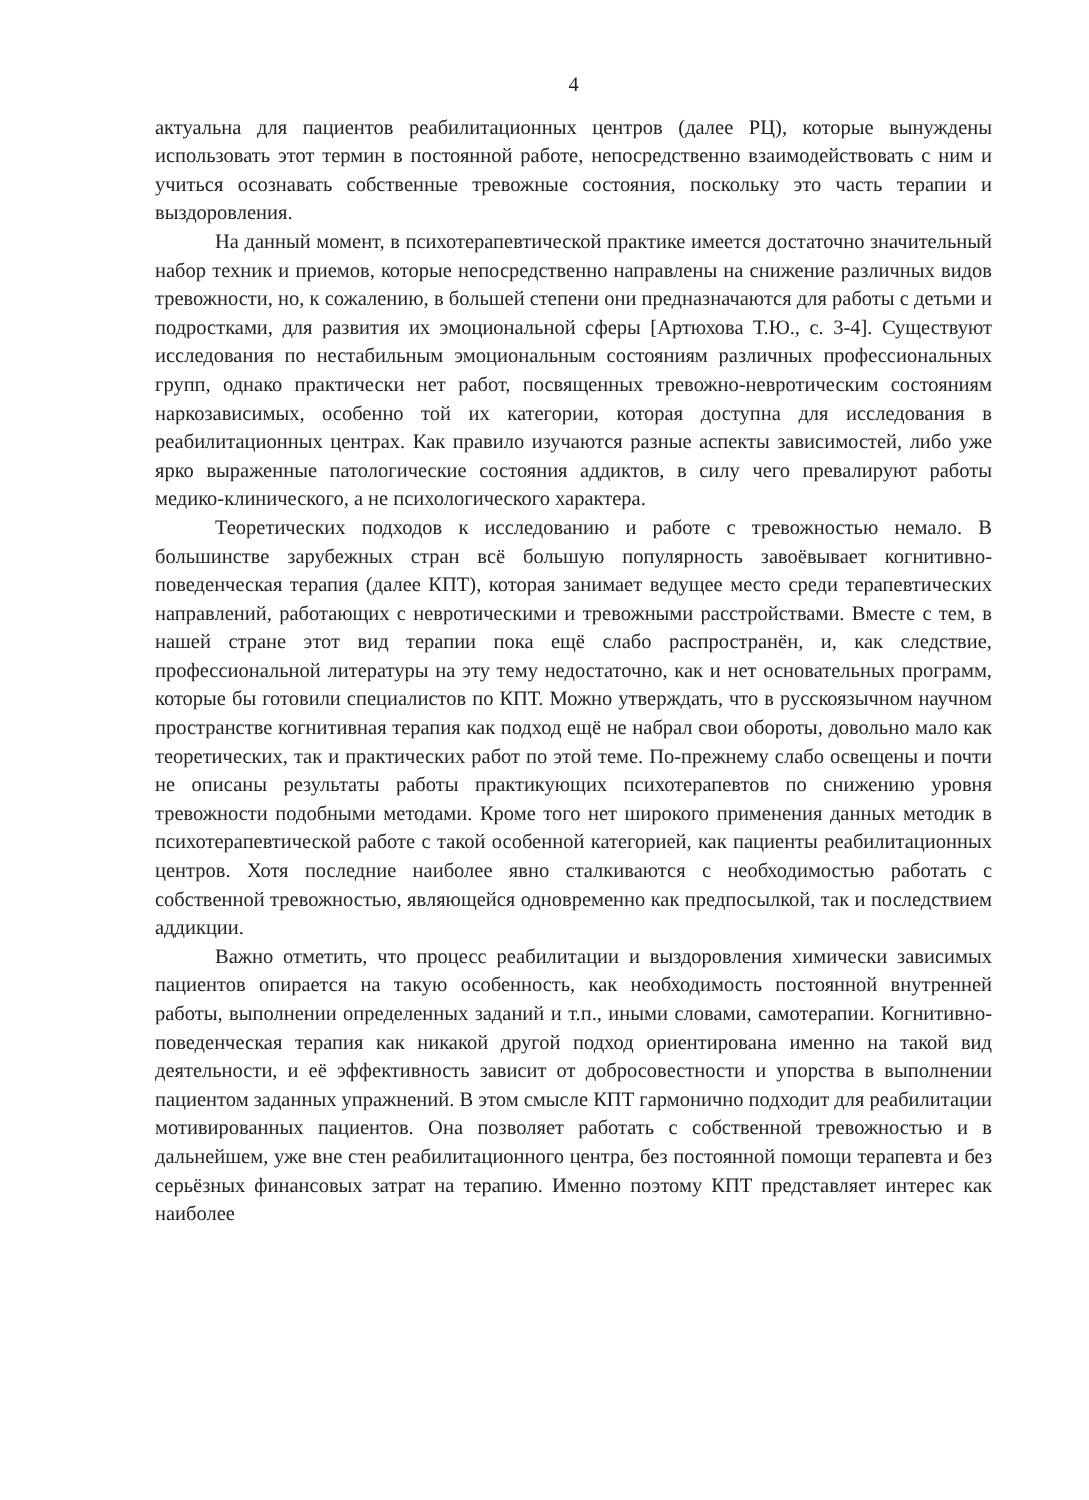4
актуальна для пациентов реабилитационных центров (далее РЦ), которые вынуждены использовать этот термин в постоянной работе, непосредственно взаимодействовать с ним и учиться осознавать собственные тревожные состояния, поскольку это часть терапии и выздоровления.
На данный момент, в психотерапевтической практике имеется достаточно значительный набор техник и приемов, которые непосредственно направлены на снижение различных видов тревожности, но, к сожалению, в большей степени они предназначаются для работы с детьми и подростками, для развития их эмоциональной сферы [Артюхова Т.Ю., с. 3-4]. Существуют исследования по нестабильным эмоциональным состояниям различных профессиональных групп, однако практически нет работ, посвященных тревожно-невротическим состояниям наркозависимых, особенно той их категории, которая доступна для исследования в реабилитационных центрах. Как правило изучаются разные аспекты зависимостей, либо уже ярко выраженные патологические состояния аддиктов, в силу чего превалируют работы медико-клинического, а не психологического характера.
Теоретических подходов к исследованию и работе с тревожностью немало. В большинстве зарубежных стран всё большую популярность завоёвывает когнитивно-поведенческая терапия (далее КПТ), которая занимает ведущее место среди терапевтических направлений, работающих с невротическими и тревожными расстройствами. Вместе с тем, в нашей стране этот вид терапии пока ещё слабо распространён, и, как следствие, профессиональной литературы на эту тему недостаточно, как и нет основательных программ, которые бы готовили специалистов по КПТ. Можно утверждать, что в русскоязычном научном пространстве когнитивная терапия как подход ещё не набрал свои обороты, довольно мало как теоретических, так и практических работ по этой теме. По-прежнему слабо освещены и почти не описаны результаты работы практикующих психотерапевтов по снижению уровня тревожности подобными методами. Кроме того нет широкого применения данных методик в психотерапевтической работе с такой особенной категорией, как пациенты реабилитационных центров. Хотя последние наиболее явно сталкиваются с необходимостью работать с собственной тревожностью, являющейся одновременно как предпосылкой, так и последствием аддикции.
Важно отметить, что процесс реабилитации и выздоровления химически зависимых пациентов опирается на такую особенность, как необходимость постоянной внутренней работы, выполнении определенных заданий и т.п., иными словами, самотерапии. Когнитивно-поведенческая терапия как никакой другой подход ориентирована именно на такой вид деятельности, и её эффективность зависит от добросовестности и упорства в выполнении пациентом заданных упражнений. В этом смысле КПТ гармонично подходит для реабилитации мотивированных пациентов. Она позволяет работать с собственной тревожностью и в дальнейшем, уже вне стен реабилитационного центра, без постоянной помощи терапевта и без серьёзных финансовых затрат на терапию. Именно поэтому КПТ представляет интерес как наиболее